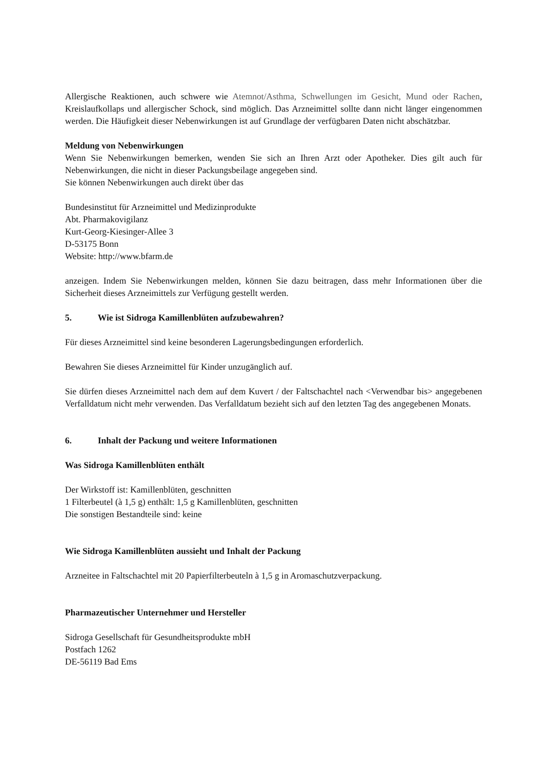Allergische Reaktionen, auch schwere wie Atemnot/Asthma, Schwellungen im Gesicht, Mund oder Rachen, Kreislaufkollaps und allergischer Schock, sind möglich. Das Arzneimittel sollte dann nicht länger eingenommen werden. Die Häufigkeit dieser Nebenwirkungen ist auf Grundlage der verfügbaren Daten nicht abschätzbar.
Meldung von Nebenwirkungen
Wenn Sie Nebenwirkungen bemerken, wenden Sie sich an Ihren Arzt oder Apotheker. Dies gilt auch für Nebenwirkungen, die nicht in dieser Packungsbeilage angegeben sind.
Sie können Nebenwirkungen auch direkt über das
Bundesinstitut für Arzneimittel und Medizinprodukte
Abt. Pharmakovigilanz
Kurt-Georg-Kiesinger-Allee 3
D-53175 Bonn
Website: http://www.bfarm.de
anzeigen. Indem Sie Nebenwirkungen melden, können Sie dazu beitragen, dass mehr Informationen über die Sicherheit dieses Arzneimittels zur Verfügung gestellt werden.
5. Wie ist Sidroga Kamillenblüten aufzubewahren?
Für dieses Arzneimittel sind keine besonderen Lagerungsbedingungen erforderlich.
Bewahren Sie dieses Arzneimittel für Kinder unzugänglich auf.
Sie dürfen dieses Arzneimittel nach dem auf dem Kuvert / der Faltschachtel nach <Verwendbar bis> angegebenen Verfalldatum nicht mehr verwenden. Das Verfalldatum bezieht sich auf den letzten Tag des angegebenen Monats.
6. Inhalt der Packung und weitere Informationen
Was Sidroga Kamillenblüten enthält
Der Wirkstoff ist: Kamillenblüten, geschnitten
1 Filterbeutel (à 1,5 g) enthält: 1,5 g Kamillenblüten, geschnitten
Die sonstigen Bestandteile sind: keine
Wie Sidroga Kamillenblüten aussieht und Inhalt der Packung
Arzneitee in Faltschachtel mit 20 Papierfilterbeuteln à 1,5 g in Aromaschutzverpackung.
Pharmazeutischer Unternehmer und Hersteller
Sidroga Gesellschaft für Gesundheitsprodukte mbH
Postfach 1262
DE-56119 Bad Ems